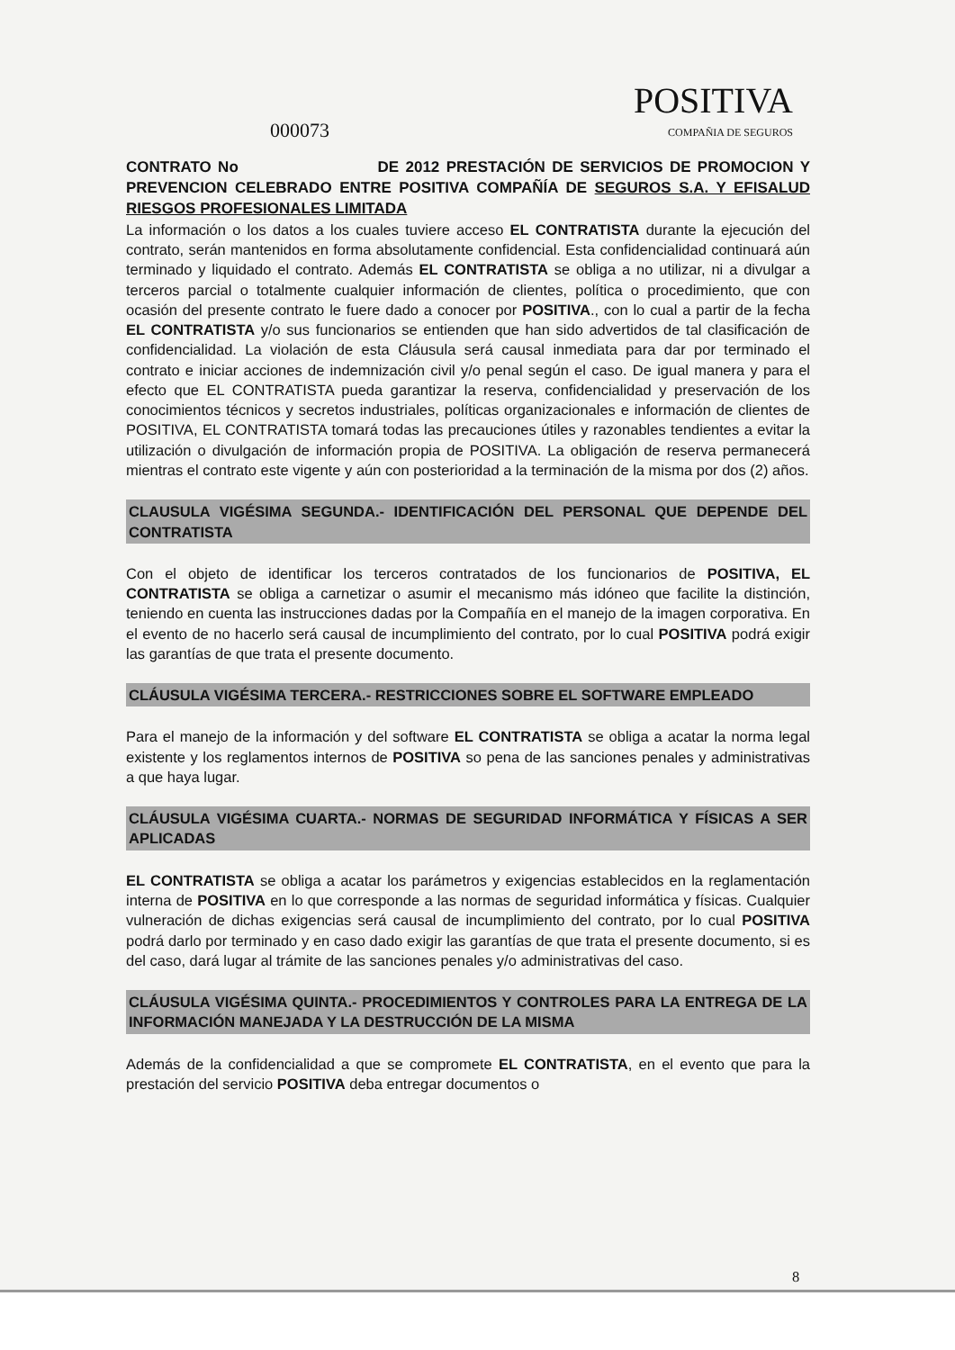POSITIVA
COMPAÑIA DE SEGUROS
000073
CONTRATO No DE 2012 PRESTACIÓN DE SERVICIOS DE PROMOCION Y PREVENCION CELEBRADO ENTRE POSITIVA COMPAÑÍA DE SEGUROS S.A. Y EFISALUD RIESGOS PROFESIONALES LIMITADA
La información o los datos a los cuales tuviere acceso EL CONTRATISTA durante la ejecución del contrato, serán mantenidos en forma absolutamente confidencial. Esta confidencialidad continuará aún terminado y liquidado el contrato. Además EL CONTRATISTA se obliga a no utilizar, ni a divulgar a terceros parcial o totalmente cualquier información de clientes, política o procedimiento, que con ocasión del presente contrato le fuere dado a conocer por POSITIVA., con lo cual a partir de la fecha EL CONTRATISTA y/o sus funcionarios se entienden que han sido advertidos de tal clasificación de confidencialidad. La violación de esta Cláusula será causal inmediata para dar por terminado el contrato e iniciar acciones de indemnización civil y/o penal según el caso. De igual manera y para el efecto que EL CONTRATISTA pueda garantizar la reserva, confidencialidad y preservación de los conocimientos técnicos y secretos industriales, políticas organizacionales e información de clientes de POSITIVA, EL CONTRATISTA tomará todas las precauciones útiles y razonables tendientes a evitar la utilización o divulgación de información propia de POSITIVA. La obligación de reserva permanecerá mientras el contrato este vigente y aún con posterioridad a la terminación de la misma por dos (2) años.
CLAUSULA VIGÉSIMA SEGUNDA.- IDENTIFICACIÓN DEL PERSONAL QUE DEPENDE DEL CONTRATISTA
Con el objeto de identificar los terceros contratados de los funcionarios de POSITIVA, EL CONTRATISTA se obliga a carnetizar o asumir el mecanismo más idóneo que facilite la distinción, teniendo en cuenta las instrucciones dadas por la Compañía en el manejo de la imagen corporativa. En el evento de no hacerlo será causal de incumplimiento del contrato, por lo cual POSITIVA podrá exigir las garantías de que trata el presente documento.
CLÁUSULA VIGÉSIMA TERCERA.- RESTRICCIONES SOBRE EL SOFTWARE EMPLEADO
Para el manejo de la información y del software EL CONTRATISTA se obliga a acatar la norma legal existente y los reglamentos internos de POSITIVA so pena de las sanciones penales y administrativas a que haya lugar.
CLÁUSULA VIGÉSIMA CUARTA.- NORMAS DE SEGURIDAD INFORMÁTICA Y FÍSICAS A SER APLICADAS
EL CONTRATISTA se obliga a acatar los parámetros y exigencias establecidos en la reglamentación interna de POSITIVA en lo que corresponde a las normas de seguridad informática y físicas. Cualquier vulneración de dichas exigencias será causal de incumplimiento del contrato, por lo cual POSITIVA podrá darlo por terminado y en caso dado exigir las garantías de que trata el presente documento, si es del caso, dará lugar al trámite de las sanciones penales y/o administrativas del caso.
CLÁUSULA VIGÉSIMA QUINTA.- PROCEDIMIENTOS Y CONTROLES PARA LA ENTREGA DE LA INFORMACIÓN MANEJADA Y LA DESTRUCCIÓN DE LA MISMA
Además de la confidencialidad a que se compromete EL CONTRATISTA, en el evento que para la prestación del servicio POSITIVA deba entregar documentos o
8